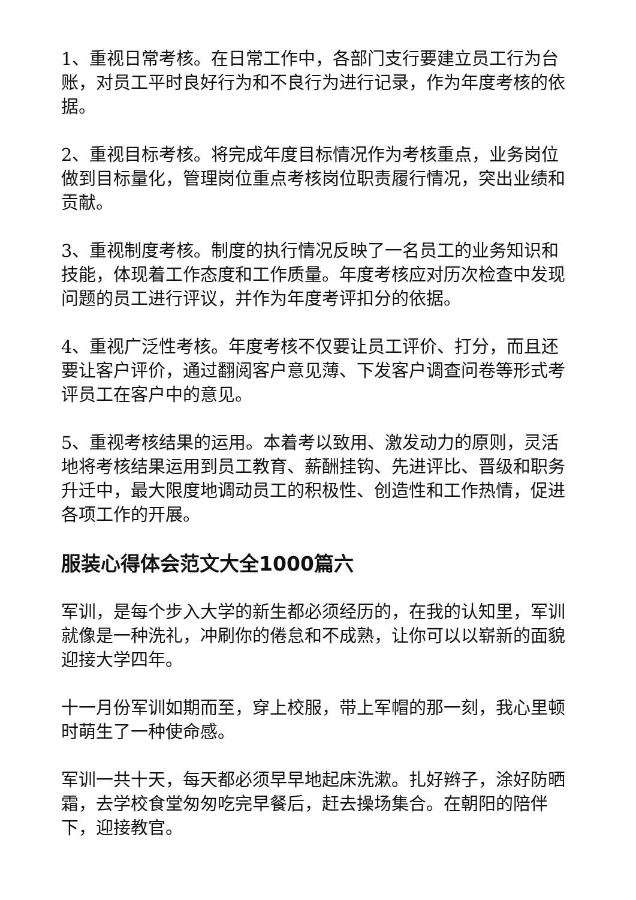1、重视日常考核。在日常工作中，各部门支行要建立员工行为台账，对员工平时良好行为和不良行为进行记录，作为年度考核的依据。
2、重视目标考核。将完成年度目标情况作为考核重点，业务岗位做到目标量化，管理岗位重点考核岗位职责履行情况，突出业绩和贡献。
3、重视制度考核。制度的执行情况反映了一名员工的业务知识和技能，体现着工作态度和工作质量。年度考核应对历次检查中发现问题的员工进行评议，并作为年度考评扣分的依据。
4、重视广泛性考核。年度考核不仅要让员工评价、打分，而且还要让客户评价，通过翻阅客户意见薄、下发客户调查问卷等形式考评员工在客户中的意见。
5、重视考核结果的运用。本着考以致用、激发动力的原则，灵活地将考核结果运用到员工教育、薪酬挂钩、先进评比、晋级和职务升迁中，最大限度地调动员工的积极性、创造性和工作热情，促进各项工作的开展。
服装心得体会范文大全1000篇六
军训，是每个步入大学的新生都必须经历的，在我的认知里，军训就像是一种洗礼，冲刷你的倦怠和不成熟，让你可以以崭新的面貌迎接大学四年。
十一月份军训如期而至，穿上校服，带上军帽的那一刻，我心里顿时萌生了一种使命感。
军训一共十天，每天都必须早早地起床洗漱。扎好辫子，涂好防晒霜，去学校食堂匆匆吃完早餐后，赶去操场集合。在朝阳的陪伴下，迎接教官。